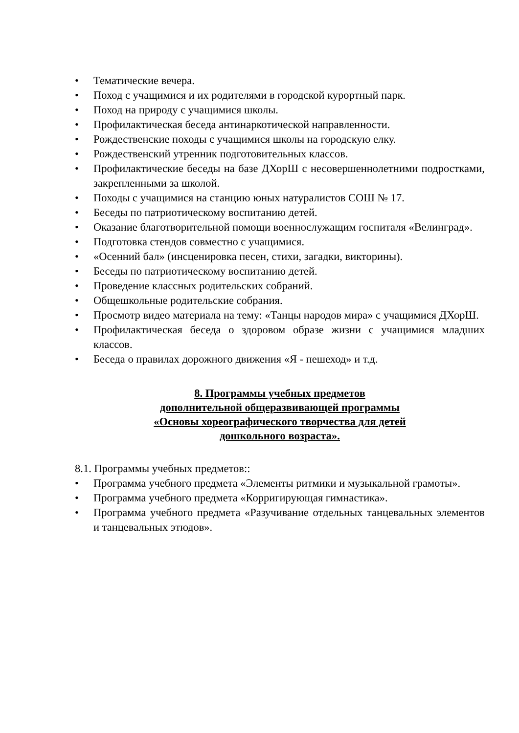• Тематические вечера.
• Поход с учащимися и их родителями в городской курортный парк.
• Поход на природу с учащимися школы.
• Профилактическая беседа антинаркотической направленности.
• Рождественские походы с учащимися школы на городскую елку.
• Рождественский утренник подготовительных классов.
• Профилактические беседы на базе ДХорШ с несовершеннолетними подростками, закрепленными за школой.
• Походы с учащимися на станцию юных натуралистов СОШ № 17.
• Беседы по патриотическому воспитанию детей.
• Оказание благотворительной помощи военнослужащим госпиталя «Велинград».
• Подготовка стендов совместно с учащимися.
• «Осенний бал» (инсценировка песен, стихи, загадки, викторины).
• Беседы по патриотическому воспитанию детей.
• Проведение классных родительских собраний.
• Общешкольные родительские собрания.
• Просмотр видео материала на тему: «Танцы народов мира» с учащимися ДХорШ.
• Профилактическая беседа о здоровом образе жизни с учащимися младших классов.
• Беседа о правилах дорожного движения «Я - пешеход» и т.д.
8. Программы учебных предметов
дополнительной общеразвивающей программы
«Основы хореографического творчества для детей
дошкольного возраста».
8.1. Программы учебных предметов::
• Программа учебного предмета «Элементы ритмики и музыкальной грамоты».
• Программа учебного предмета «Корригирующая гимнастика».
• Программа учебного предмета «Разучивание отдельных танцевальных элементов и танцевальных этюдов».